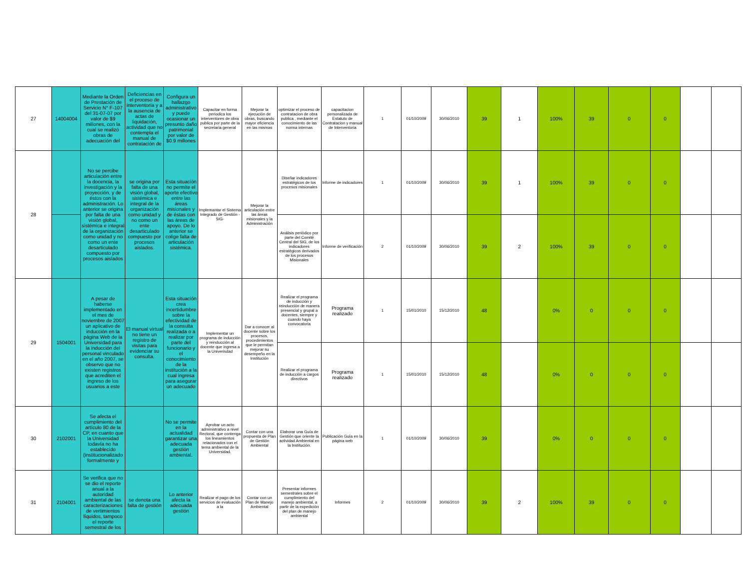| 27 | 14004004 | Mediante la Orden de Prestación de Servicio N° F-107 del 31-07-07 por valor de $9 millones, con la cual se realizó obras de adecuación del | Deficiencias en el proceso de interventoría y a la ausencia de actas de liquidación, actividad que no contempla el manual de contratación de | Configura un hallazgo administrativo y puede ocasionar un presunto daño patrimonial por valor de $0.9 millones | Capacitar en forma periodica los interventores de obra publica por parte de la secretaria general | Mejorar la ejecución de obras, buscando mayor eficiencia en las mismas | optimizar el proceso de contratacion de obra publica , mediante el conocimiento de las norma internas | capacitacion personalizada de Estatuto de Contratacion y manual de Interventoria | 1 | 01/10/2009 | 30/06/2010 | 39 | 1 | 100% | 39 | 0 | 0 | | |
| 28 | | No se percibe articulación entre la docencia, la investigación y la proyección, y de éstos con la administración. Lo anterior se origina por falta de una visión global, sistémica e integral de la organización como unidad y no como un ente desarticulado compuesto por procesos aislados | se origina por falta de una visión global, sistémica e integral de la organización como unidad y no como un ente desarticulado compuesto por procesos aislados. | Esta situación no permite el aporte efectivo entre las áreas misionales y de éstas con las áreas de apoyo. De lo anterior se colige falta de articulación sistémica. | Implemantar el Sistema Integrado de Gestión -SIG- | Mejorar la articulación entre las áreas misionales y la Administración | Diseñar indicadores estratégicos de los procesos misionales | Informe de indicadores | 1 | 01/10/2009 | 30/06/2010 | 39 | 1 | 100% | 39 | 0 | 0 | | |
| | | | | | | | Análisis periódico por parte del Comité Central del SIG, de los indicadores estratègicos derivados de los procesos Misionales | Informe de verificación | 2 | 01/10/2009 | 30/06/2010 | 39 | 2 | 100% | 39 | 0 | 0 | | |
| 29 | 1504001 | A pesar de haberse implementado en el mes de noviembre de 2007 un aplicativo de inducción en la página Web de la Universidad para la inducción del personal vinculado en el año 2007, se observo que no existen registros que acrediten el ingreso de los usuarios a este | El manual virtual no tiene un registro de visitas para evidenciar su consulta. | Esta situación crea incertidumbre sobre la efectividad de la consulta realizada o a realizar por parte del funcionario y el conocimiento de la institución a la cual ingresa para asegurar un adecuado | Implementar un programa de inducción y reinducción al docente que ingresa a la Univerisdad | Dar a conocer al docente sobre los procesos, procedimientos que le permitan mejorar su desempeño en la Institución | Realizar el programa de inducción y reinducción de manera presencial y grupal a docentes, siempre y cuando haya convocatoria | Programa realizado | 1 | 15/01/2010 | 15/12/2010 | 48 | | 0% | 0 | 0 | 0 | | |
| | | | | | | | Realizar el programa de inducción a cargos directivos | Programa realizado | 1 | 15/01/2010 | 15/12/2010 | 48 | | 0% | 0 | 0 | 0 | | |
| 30 | 2102001 | Se afecta el cumplimiento del artículo 80 de la CP, en cuanto que la Universidad todavía no ha establecido (institucionalizado formalmente y | | No se permite en la actualidad garantizar una adecuada gestión ambiental. | Aprobar un acto administrativo a nivel Rectoral, que contenga los lineamientos relacionados con el tema ambiental de la Universidad. | Contar con una propuesta de Plan de Gestión Ambiental | Elaborar una Guía de Gestión que oriente la actividad Ambiental en la Institución. | Publicación Guía en la página web | 1 | 01/10/2009 | 30/06/2010 | 39 | | 0% | 0 | 0 | 0 | | |
| 31 | 2104001 | Se verifica que no se dio el reporte anual a la autoridad ambiental de las caracterizaciones de vertimientos líquidos, tampoco el reporte semestral de los | se denota una falta de gestión | Lo anterior afecta la adecuada gestión | Realizar el pago de los servicios de evaluación a la | Contar con un Plan de Manejo Ambiental | Presentar informes semestrales sobre el cumplimiento del manejo ambiental, a partir de la expedición del plan de manejo ambiental | Informes | 2 | 01/10/2009 | 30/06/2010 | 39 | 2 | 100% | 39 | 0 | 0 | | |